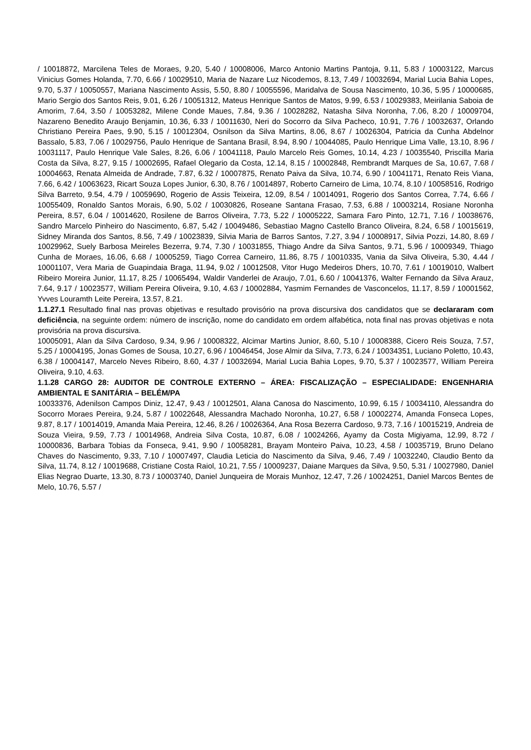/ 10018872, Marcilena Teles de Moraes, 9.20, 5.40 / 10008006, Marco Antonio Martins Pantoja, 9.11, 5.83 / 10003122, Marcus Vinicius Gomes Holanda, 7.70, 6.66 / 10029510, Maria de Nazare Luz Nicodemos, 8.13, 7.49 / 10032694, Marial Lucia Bahia Lopes, 9.70, 5.37 / 10050557, Mariana Nascimento Assis, 5.50, 8.80 / 10055596, Maridalva de Sousa Nascimento, 10.36, 5.95 / 10000685, Mario Sergio dos Santos Reis, 9.01, 6.26 / 10051312, Mateus Henrique Santos de Matos, 9.99, 6.53 / 10029383, Meirilania Saboia de Amorim, 7.64, 3.50 / 10053282, Milene Conde Maues, 7.84, 9.36 / 10028282, Natasha Silva Noronha, 7.06, 8.20 / 10009704, Nazareno Benedito Araujo Benjamin, 10.36, 6.33 / 10011630, Neri do Socorro da Silva Pacheco, 10.91, 7.76 / 10032637, Orlando Christiano Pereira Paes, 9.90, 5.15 / 10012304, Osnilson da Silva Martins, 8.06, 8.67 / 10026304, Patricia da Cunha Abdelnor Bassalo, 5.83, 7.06 / 10029756, Paulo Henrique de Santana Brasil, 8.94, 8.90 / 10044085, Paulo Henrique Lima Valle, 13.10, 8.96 / 10031117, Paulo Henrique Vale Sales, 8.26, 6.06 / 10041118, Paulo Marcelo Reis Gomes, 10.14, 4.23 / 10035540, Priscilla Maria Costa da Silva, 8.27, 9.15 / 10002695, Rafael Olegario da Costa, 12.14, 8.15 / 10002848, Rembrandt Marques de Sa, 10.67, 7.68 / 10004663, Renata Almeida de Andrade, 7.87, 6.32 / 10007875, Renato Paiva da Silva, 10.74, 6.90 / 10041171, Renato Reis Viana, 7.66, 6.42 / 10063623, Ricart Souza Lopes Junior, 6.30, 8.76 / 10014897, Roberto Carneiro de Lima, 10.74, 8.10 / 10058516, Rodrigo Silva Barreto, 9.54, 4.79 / 10059690, Rogerio de Assis Teixeira, 12.09, 8.54 / 10014091, Rogerio dos Santos Correa, 7.74, 6.66 / 10055409, Ronaldo Santos Morais, 6.90, 5.02 / 10030826, Roseane Santana Frasao, 7.53, 6.88 / 10003214, Rosiane Noronha Pereira, 8.57, 6.04 / 10014620, Rosilene de Barros Oliveira, 7.73, 5.22 / 10005222, Samara Faro Pinto, 12.71, 7.16 / 10038676, Sandro Marcelo Pinheiro do Nascimento, 6.87, 5.42 / 10049486, Sebastiao Magno Castello Branco Oliveira, 8.24, 6.58 / 10015619, Sidney Miranda dos Santos, 8.56, 7.49 / 10023839, Silvia Maria de Barros Santos, 7.27, 3.94 / 10008917, Silvia Pozzi, 14.80, 8.69 / 10029962, Suely Barbosa Meireles Bezerra, 9.74, 7.30 / 10031855, Thiago Andre da Silva Santos, 9.71, 5.96 / 10009349, Thiago Cunha de Moraes, 16.06, 6.68 / 10005259, Tiago Correa Carneiro, 11.86, 8.75 / 10010335, Vania da Silva Oliveira, 5.30, 4.44 / 10001107, Vera Maria de Guapindaia Braga, 11.94, 9.02 / 10012508, Vitor Hugo Medeiros Dhers, 10.70, 7.61 / 10019010, Walbert Ribeiro Moreira Junior, 11.17, 8.25 / 10065494, Waldir Vanderlei de Araujo, 7.01, 6.60 / 10041376, Walter Fernando da Silva Arauz, 7.64, 9.17 / 10023577, William Pereira Oliveira, 9.10, 4.63 / 10002884, Yasmim Fernandes de Vasconcelos, 11.17, 8.59 / 10001562, Yvves Louramth Leite Pereira, 13.57, 8.21.
1.1.27.1 Resultado final nas provas objetivas e resultado provisório na prova discursiva dos candidatos que se declararam com deficiência, na seguinte ordem: número de inscrição, nome do candidato em ordem alfabética, nota final nas provas objetivas e nota provisória na prova discursiva.
10005091, Alan da Silva Cardoso, 9.34, 9.96 / 10008322, Alcimar Martins Junior, 8.60, 5.10 / 10008388, Cicero Reis Souza, 7.57, 5.25 / 10004195, Jonas Gomes de Sousa, 10.27, 6.96 / 10046454, Jose Almir da Silva, 7.73, 6.24 / 10034351, Luciano Poletto, 10.43, 6.38 / 10004147, Marcelo Neves Ribeiro, 8.60, 4.37 / 10032694, Marial Lucia Bahia Lopes, 9.70, 5.37 / 10023577, William Pereira Oliveira, 9.10, 4.63.
1.1.28 CARGO 28: AUDITOR DE CONTROLE EXTERNO – ÁREA: FISCALIZAÇÃO – ESPECIALIDADE: ENGENHARIA AMBIENTAL E SANITÁRIA – BELÉM/PA
10033376, Adenilson Campos Diniz, 12.47, 9.43 / 10012501, Alana Canosa do Nascimento, 10.99, 6.15 / 10034110, Alessandra do Socorro Moraes Pereira, 9.24, 5.87 / 10022648, Alessandra Machado Noronha, 10.27, 6.58 / 10002274, Amanda Fonseca Lopes, 9.87, 8.17 / 10014019, Amanda Maia Pereira, 12.46, 8.26 / 10026364, Ana Rosa Bezerra Cardoso, 9.73, 7.16 / 10015219, Andreia de Souza Vieira, 9.59, 7.73 / 10014968, Andreia Silva Costa, 10.87, 6.08 / 10024266, Ayamy da Costa Migiyama, 12.99, 8.72 / 10000836, Barbara Tobias da Fonseca, 9.41, 9.90 / 10058281, Brayam Monteiro Paiva, 10.23, 4.58 / 10035719, Bruno Delano Chaves do Nascimento, 9.33, 7.10 / 10007497, Claudia Leticia do Nascimento da Silva, 9.46, 7.49 / 10032240, Claudio Bento da Silva, 11.74, 8.12 / 10019688, Cristiane Costa Raiol, 10.21, 7.55 / 10009237, Daiane Marques da Silva, 9.50, 5.31 / 10027980, Daniel Elias Negrao Duarte, 13.30, 8.73 / 10003740, Daniel Junqueira de Morais Munhoz, 12.47, 7.26 / 10024251, Daniel Marcos Bentes de Melo, 10.76, 5.57 /